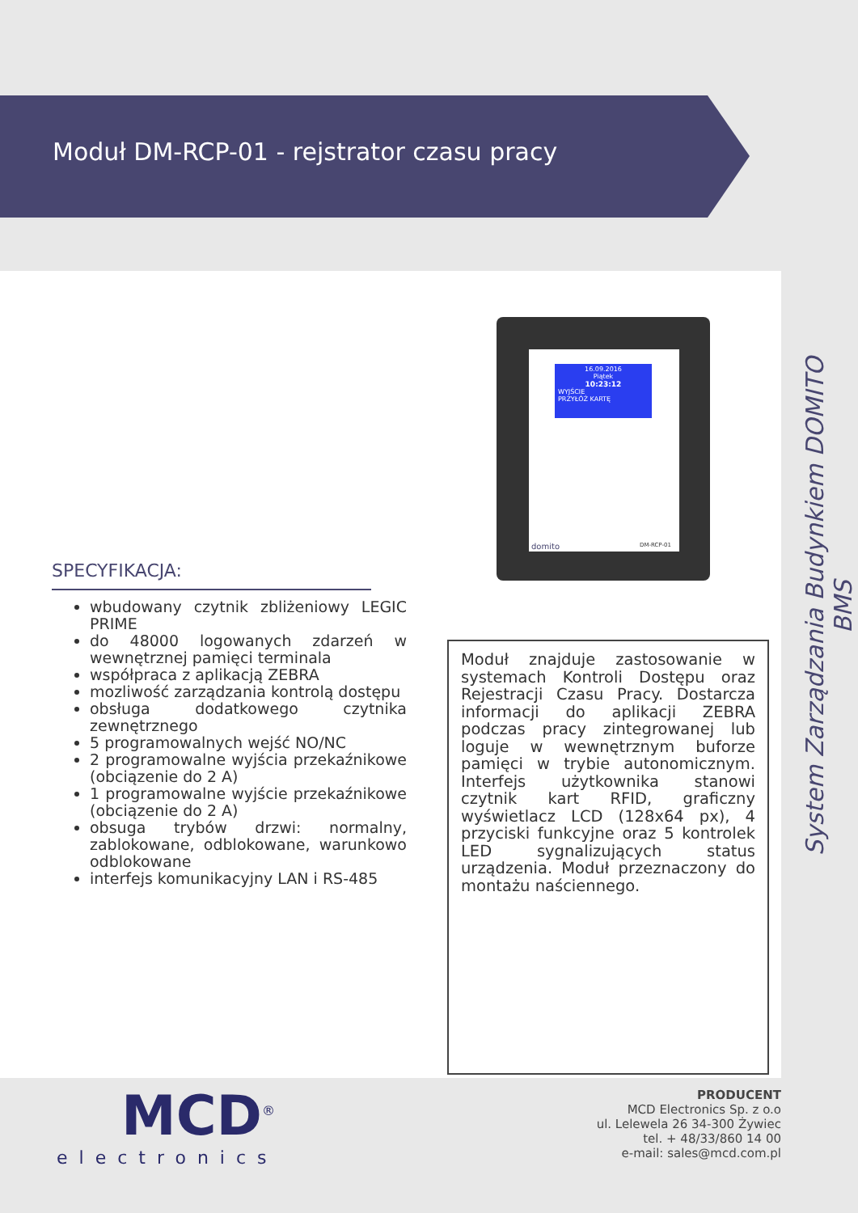Moduł DM-RCP-01 - rejstrator czasu pracy
System Zarządzania Budynkiem DOMITO BMS
16.09.2016
Piątek
10:23:12
WYJŚCIE
PRZYŁÓŻ KARTĘ
domito DM-RCP-01
SPECYFIKACJA:
wbudowany czytnik zbliżeniowy LEGIC PRIME
do 48000 logowanych zdarzeń w wewnętrznej pamięci terminala
współpraca z aplikacją ZEBRA
mozliwość zarządzania kontrolą dostępu
obsługa dodatkowego czytnika zewnętrznego
5 programowalnych wejść NO/NC
2 programowalne wyjścia przekaźnikowe (obciązenie do 2 A)
1 programowalne wyjście przekaźnikowe (obciązenie do 2 A)
obsuga trybów drzwi: normalny, zablokowane, odblokowane, warunkowo odblokowane
interfejs komunikacyjny LAN i RS-485
Moduł znajduje zastosowanie w systemach Kontroli Dostępu oraz Rejestracji Czasu Pracy. Dostarcza informacji do aplikacji ZEBRA podczas pracy zintegrowanej lub loguje w wewnętrznym buforze pamięci w trybie autonomicznym. Interfejs użytkownika stanowi czytnik kart RFID, graficzny wyświetlacz LCD (128x64 px), 4 przyciski funkcyjne oraz 5 kontrolek LED sygnalizujących status urządzenia. Moduł przeznaczony do montażu naściennego.
MCD<sup>®</sup>
electronics
PRODUCENT
MCD Electronics Sp. z o.o
ul. Lelewela 26 34-300 Żywiec
tel. + 48/33/860 14 00
e-mail: sales@mcd.com.pl